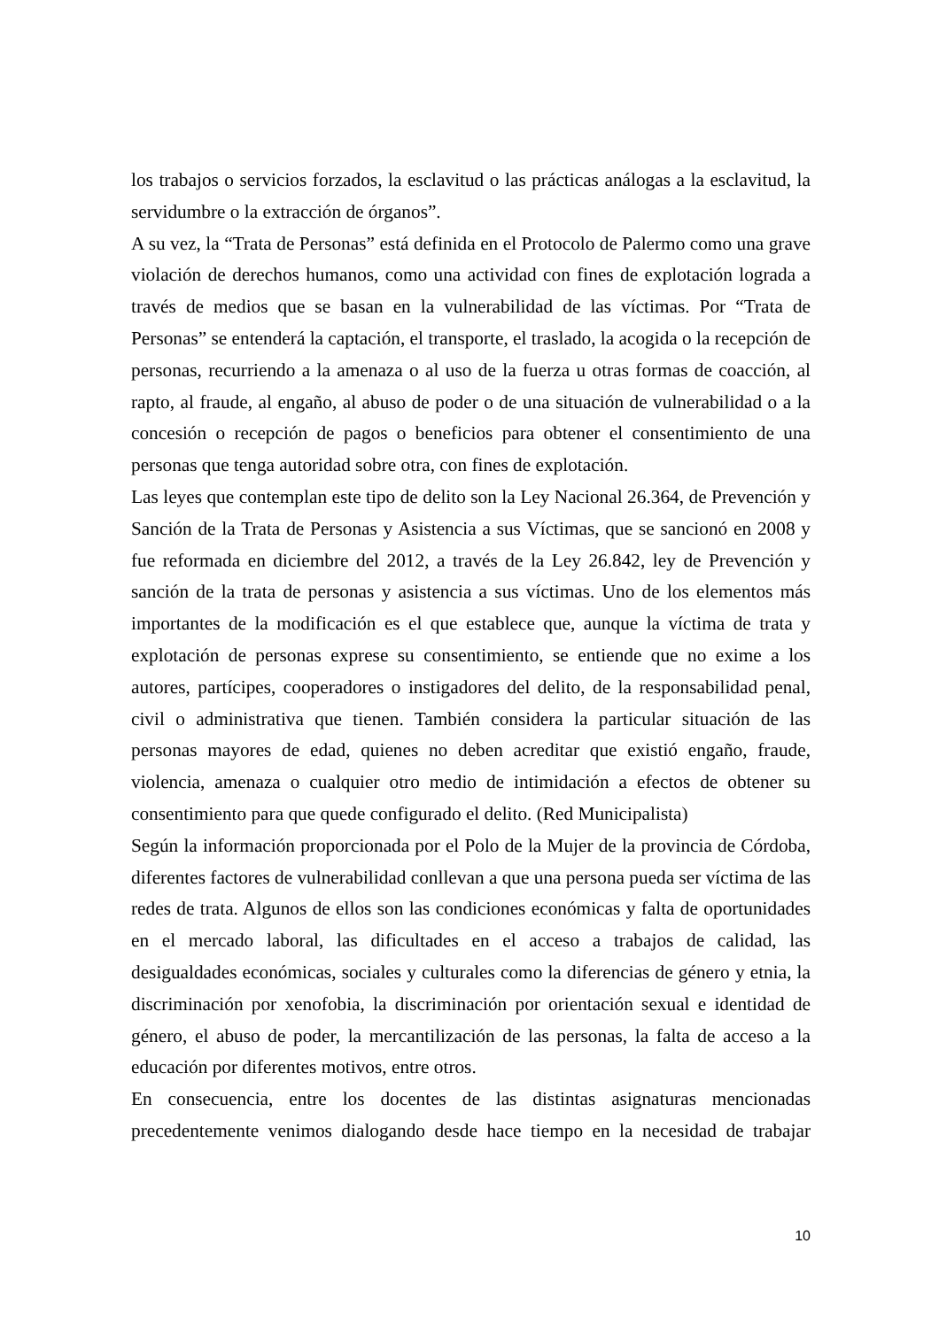los trabajos o servicios forzados, la esclavitud o las prácticas análogas a la esclavitud, la servidumbre o la extracción de órganos”.
A su vez, la “Trata de Personas” está definida en el Protocolo de Palermo como una grave violación de derechos humanos, como una actividad con fines de explotación lograda a través de medios que se basan en la vulnerabilidad de las víctimas. Por “Trata de Personas” se entenderá la captación, el transporte, el traslado, la acogida o la recepción de personas, recurriendo a la amenaza o al uso de la fuerza u otras formas de coacción, al rapto, al fraude, al engaño, al abuso de poder o de una situación de vulnerabilidad o a la concesión o recepción de pagos o beneficios para obtener el consentimiento de una personas que tenga autoridad sobre otra, con fines de explotación.
Las leyes que contemplan este tipo de delito son la Ley Nacional 26.364, de Prevención y Sanción de la Trata de Personas y Asistencia a sus Víctimas, que se sancionó en 2008 y fue reformada en diciembre del 2012, a través de la Ley 26.842, ley de Prevención y sanción de la trata de personas y asistencia a sus víctimas. Uno de los elementos más importantes de la modificación es el que establece que, aunque la víctima de trata y explotación de personas exprese su consentimiento, se entiende que no exime a los autores, partícipes, cooperadores o instigadores del delito, de la responsabilidad penal, civil o administrativa que tienen. También considera la particular situación de las personas mayores de edad, quienes no deben acreditar que existió engaño, fraude, violencia, amenaza o cualquier otro medio de intimidación a efectos de obtener su consentimiento para que quede configurado el delito. (Red Municipalista)
Según la información proporcionada por el Polo de la Mujer de la provincia de Córdoba, diferentes factores de vulnerabilidad conllevan a que una persona pueda ser víctima de las redes de trata. Algunos de ellos son las condiciones económicas y falta de oportunidades en el mercado laboral, las dificultades en el acceso a trabajos de calidad, las desigualdades económicas, sociales y culturales como la diferencias de género y etnia, la discriminación por xenofobia, la discriminación por orientación sexual e identidad de género, el abuso de poder, la mercantilización de las personas, la falta de acceso a la educación por diferentes motivos, entre otros.
En consecuencia, entre los docentes de las distintas asignaturas mencionadas precedentemente venimos dialogando desde hace tiempo en la necesidad de trabajar
10